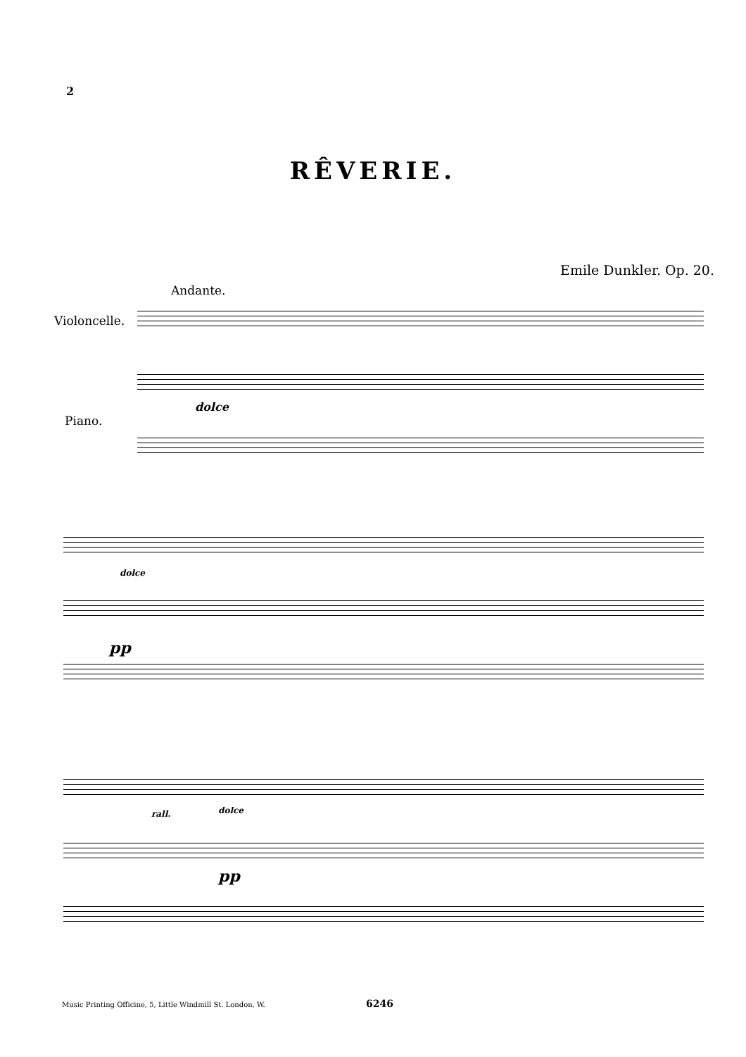2
RÊVERIE.
Emile Dunkler. Op. 20.
Andante.
Violoncelle.
Piano.
dolce
dolce
pp
rall. dolce
pp
Music Printing Officine, 5, Little Windmill St. London, W.
6246